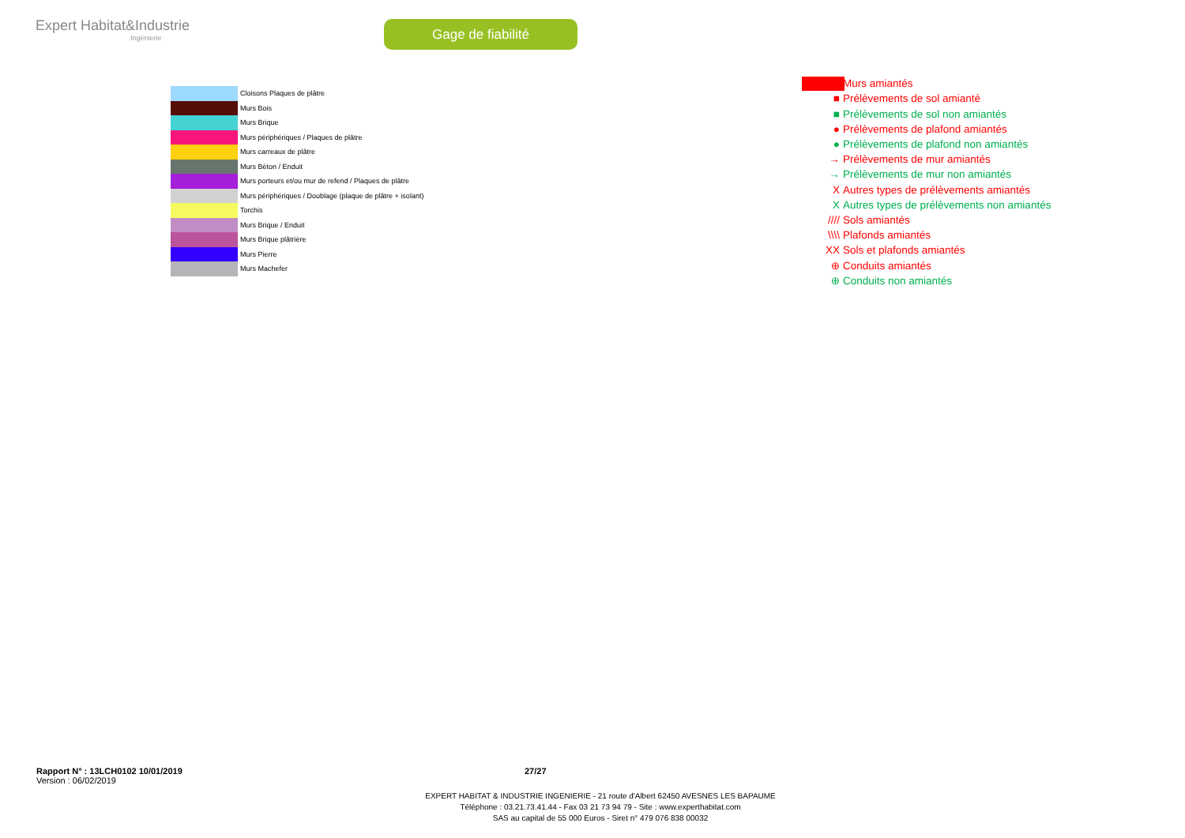Expert Habitat&Industrie
Ingénierie
Gage de fiabilité
| | Cloisons Plaques de plâtre |
| | Murs Bois |
| | Murs Brique |
| | Murs périphériques / Plaques de plâtre |
| | Murs carreaux de plâtre |
| | Murs Béton / Enduit |
| | Murs porteurs et/ou mur de refend / Plaques de plâtre |
| | Murs périphériques / Doublage (plaque de plâtre + isolant) |
| | Torchis |
| | Murs Brique / Enduit |
| | Murs Brique plâtrière |
| | Murs Pierre |
| | Murs Machefer |
Murs amiantés
■ Prélèvements de sol amianté
■ Prélèvements de sol non amiantés
● Prélèvements de plafond amiantés
● Prélèvements de plafond non amiantés
→ Prélèvements de mur amiantés
→ Prélèvements de mur non amiantés
X Autres types de prélèvements amiantés
X Autres types de prélèvements non amiantés
//// Sols amiantés
\\\\ Plafonds amiantés
XX Sols et plafonds amiantés
⊕ Conduits amiantés
⊕ Conduits non amiantés
Rapport N° : 13LCH0102 10/01/2019
Version : 06/02/2019
27/27
EXPERT HABITAT & INDUSTRIE INGENIERIE - 21 route d'Albert 62450 AVESNES LES BAPAUME
Téléphone : 03.21.73.41.44 - Fax 03 21 73 94 79 - Site : www.experthabitat.com
SAS au capital de 55 000 Euros - Siret n° 479 076 838 00032